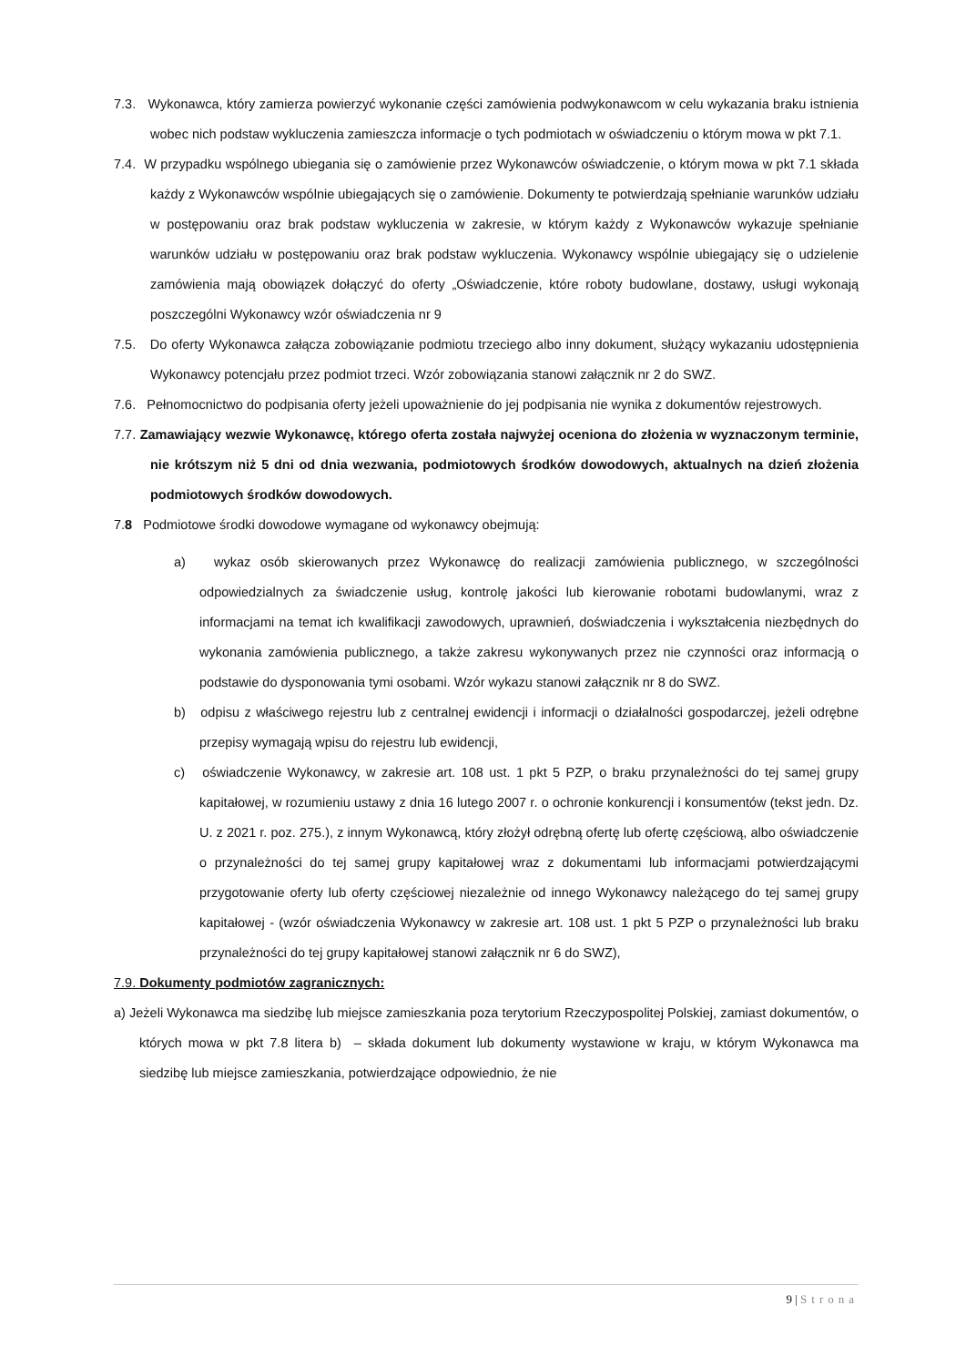7.3. Wykonawca, który zamierza powierzyć wykonanie części zamówienia podwykonawcom w celu wykazania braku istnienia wobec nich podstaw wykluczenia zamieszcza informacje o tych podmiotach w oświadczeniu o którym mowa w pkt 7.1.
7.4. W przypadku wspólnego ubiegania się o zamówienie przez Wykonawców oświadczenie, o którym mowa w pkt 7.1 składa każdy z Wykonawców wspólnie ubiegających się o zamówienie. Dokumenty te potwierdzają spełnianie warunków udziału w postępowaniu oraz brak podstaw wykluczenia w zakresie, w którym każdy z Wykonawców wykazuje spełnianie warunków udziału w postępowaniu oraz brak podstaw wykluczenia. Wykonawcy wspólnie ubiegający się o udzielenie zamówienia mają obowiązek dołączyć do oferty „Oświadczenie, które roboty budowlane, dostawy, usługi wykonają poszczególni Wykonawcy wzór oświadczenia nr 9
7.5. Do oferty Wykonawca załącza zobowiązanie podmiotu trzeciego albo inny dokument, służący wykazaniu udostępnienia Wykonawcy potencjału przez podmiot trzeci. Wzór zobowiązania stanowi załącznik nr 2 do SWZ.
7.6. Pełnomocnictwo do podpisania oferty jeżeli upoważnienie do jej podpisania nie wynika z dokumentów rejestrowych.
7.7. Zamawiający wezwie Wykonawcę, którego oferta została najwyżej oceniona do złożenia w wyznaczonym terminie, nie krótszym niż 5 dni od dnia wezwania, podmiotowych środków dowodowych, aktualnych na dzień złożenia podmiotowych środków dowodowych.
7.8 Podmiotowe środki dowodowe wymagane od wykonawcy obejmują:
a) wykaz osób skierowanych przez Wykonawcę do realizacji zamówienia publicznego, w szczególności odpowiedzialnych za świadczenie usług, kontrolę jakości lub kierowanie robotami budowlanymi, wraz z informacjami na temat ich kwalifikacji zawodowych, uprawnień, doświadczenia i wykształcenia niezbędnych do wykonania zamówienia publicznego, a także zakresu wykonywanych przez nie czynności oraz informacją o podstawie do dysponowania tymi osobami. Wzór wykazu stanowi załącznik nr 8 do SWZ.
b) odpisu z właściwego rejestru lub z centralnej ewidencji i informacji o działalności gospodarczej, jeżeli odrębne przepisy wymagają wpisu do rejestru lub ewidencji,
c) oświadczenie Wykonawcy, w zakresie art. 108 ust. 1 pkt 5 PZP, o braku przynależności do tej samej grupy kapitałowej, w rozumieniu ustawy z dnia 16 lutego 2007 r. o ochronie konkurencji i konsumentów (tekst jedn. Dz. U. z 2021 r. poz. 275.), z innym Wykonawcą, który złożył odrębną ofertę lub ofertę częściową, albo oświadczenie o przynależności do tej samej grupy kapitałowej wraz z dokumentami lub informacjami potwierdzającymi przygotowanie oferty lub oferty częściowej niezależnie od innego Wykonawcy należącego do tej samej grupy kapitałowej - (wzór oświadczenia Wykonawcy w zakresie art. 108 ust. 1 pkt 5 PZP o przynależności lub braku przynależności do tej grupy kapitałowej stanowi załącznik nr 6 do SWZ),
7.9. Dokumenty podmiotów zagranicznych:
a) Jeżeli Wykonawca ma siedzibę lub miejsce zamieszkania poza terytorium Rzeczypospolitej Polskiej, zamiast dokumentów, o których mowa w pkt 7.8 litera b) – składa dokument lub dokumenty wystawione w kraju, w którym Wykonawca ma siedzibę lub miejsce zamieszkania, potwierdzające odpowiednio, że nie
9 | Strona